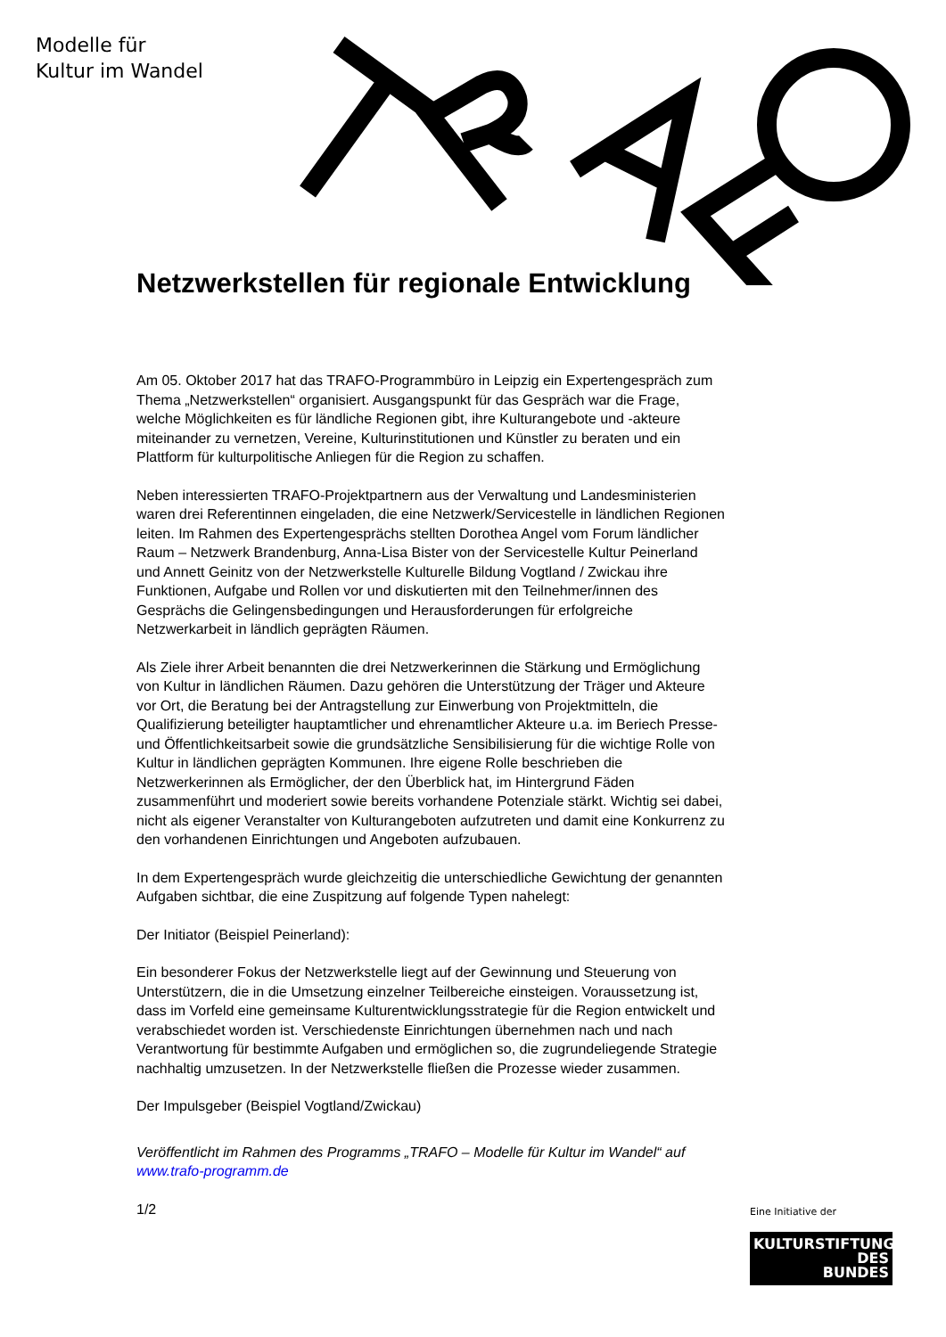Modelle für
Kultur im Wandel
Netzwerkstellen für regionale Entwicklung
Am 05. Oktober 2017 hat das TRAFO-Programmbüro in Leipzig ein Expertengespräch zum Thema „Netzwerkstellen“ organisiert. Ausgangspunkt für das Gespräch war die Frage, welche Möglichkeiten es für ländliche Regionen gibt, ihre Kulturangebote und -akteure miteinander zu vernetzen, Vereine, Kulturinstitutionen und Künstler zu beraten und ein Plattform für kulturpolitische Anliegen für die Region zu schaffen.
Neben interessierten TRAFO-Projektpartnern aus der Verwaltung und Landesministerien waren drei Referentinnen eingeladen, die eine Netzwerk/Servicestelle in ländlichen Regionen leiten. Im Rahmen des Expertengesprächs stellten Dorothea Angel vom Forum ländlicher Raum – Netzwerk Brandenburg, Anna-Lisa Bister von der Servicestelle Kultur Peinerland und Annett Geinitz von der Netzwerkstelle Kulturelle Bildung Vogtland / Zwickau ihre Funktionen, Aufgabe und Rollen vor und diskutierten mit den Teilnehmer/innen des Gesprächs die Gelingensbedingungen und Herausforderungen für erfolgreiche Netzwerkarbeit in ländlich geprägten Räumen.
Als Ziele ihrer Arbeit benannten die drei Netzwerkerinnen die Stärkung und Ermöglichung von Kultur in ländlichen Räumen. Dazu gehören die Unterstützung der Träger und Akteure vor Ort, die Beratung bei der Antragstellung zur Einwerbung von Projektmitteln, die Qualifizierung beteiligter hauptamtlicher und ehrenamtlicher Akteure u.a. im Beriech Presse- und Öffentlichkeitsarbeit sowie die grundsätzliche Sensibilisierung für die wichtige Rolle von Kultur in ländlichen geprägten Kommunen. Ihre eigene Rolle beschrieben die Netzwerkerinnen als Ermöglicher, der den Überblick hat, im Hintergrund Fäden zusammenführt und moderiert sowie bereits vorhandene Potenziale stärkt. Wichtig sei dabei, nicht als eigener Veranstalter von Kulturangeboten aufzutreten und damit eine Konkurrenz zu den vorhandenen Einrichtungen und Angeboten aufzubauen.
In dem Expertengespräch wurde gleichzeitig die unterschiedliche Gewichtung der genannten Aufgaben sichtbar, die eine Zuspitzung auf folgende Typen nahelegt:
Der Initiator (Beispiel Peinerland):
Ein besonderer Fokus der Netzwerkstelle liegt auf der Gewinnung und Steuerung von Unterstützern, die in die Umsetzung einzelner Teilbereiche einsteigen. Voraussetzung ist, dass im Vorfeld eine gemeinsame Kulturentwicklungsstrategie für die Region entwickelt und verabschiedet worden ist. Verschiedenste Einrichtungen übernehmen nach und nach Verantwortung für bestimmte Aufgaben und ermöglichen so, die zugrundeliegende Strategie nachhaltig umzusetzen. In der Netzwerkstelle fließen die Prozesse wieder zusammen.
Der Impulsgeber (Beispiel Vogtland/Zwickau)
Veröffentlicht im Rahmen des Programms „TRAFO – Modelle für Kultur im Wandel“ auf www.trafo-programm.de
1/2
Eine Initiative der
KULTURSTIFTUNG
DES
BUNDES